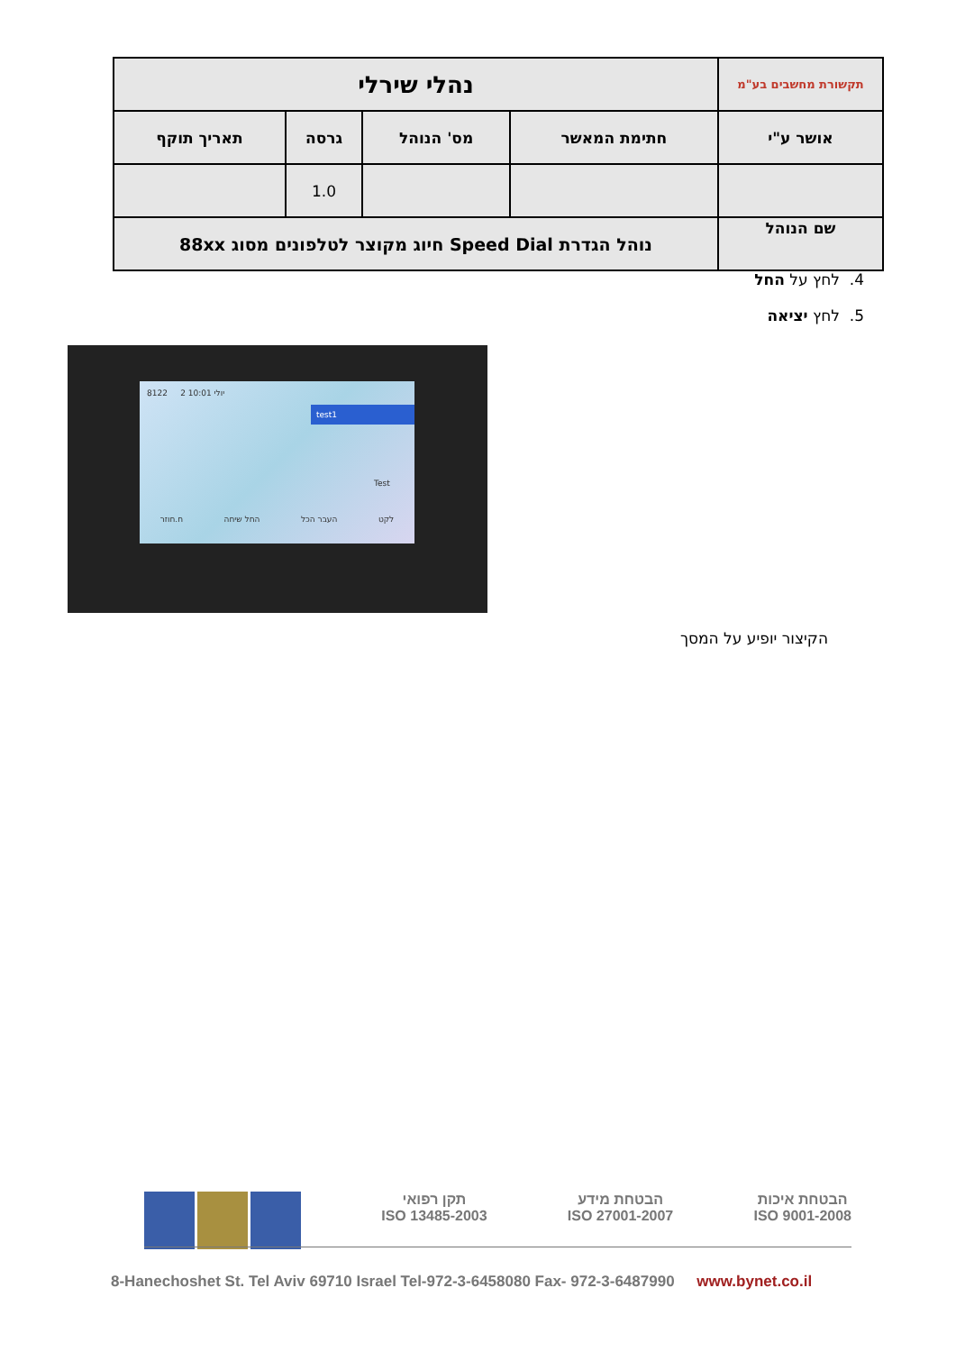| תקשורת מחשבים בע"מ | נהלי שירלי | | | |
| אושר ע"י | חתימת המאשר | מס' הנוהל | גרסה | תאריך תוקף |
| | | | 1.0 | |
| שם הנוהל | נוהל הגדרת Speed Dial חיוג מקוצר לטלפונים מסוג 88xx | | | |
4. לחץ על החל
5. לחץ יציאה
8122 2 יולי 10:01
test1
Test
ח.חוזר החל שיחה העבר הכל לקט
הקיצור יופיע על המסך
הבטחת איכות
ISO 9001-2008
הבטחת מידע
ISO 27001-2007
תקן רפואי
ISO 13485-2003
8-Hanechoshet St. Tel Aviv 69710 Israel Tel-972-3-6458080 Fax- 972-3-6487990 www.bynet.co.il